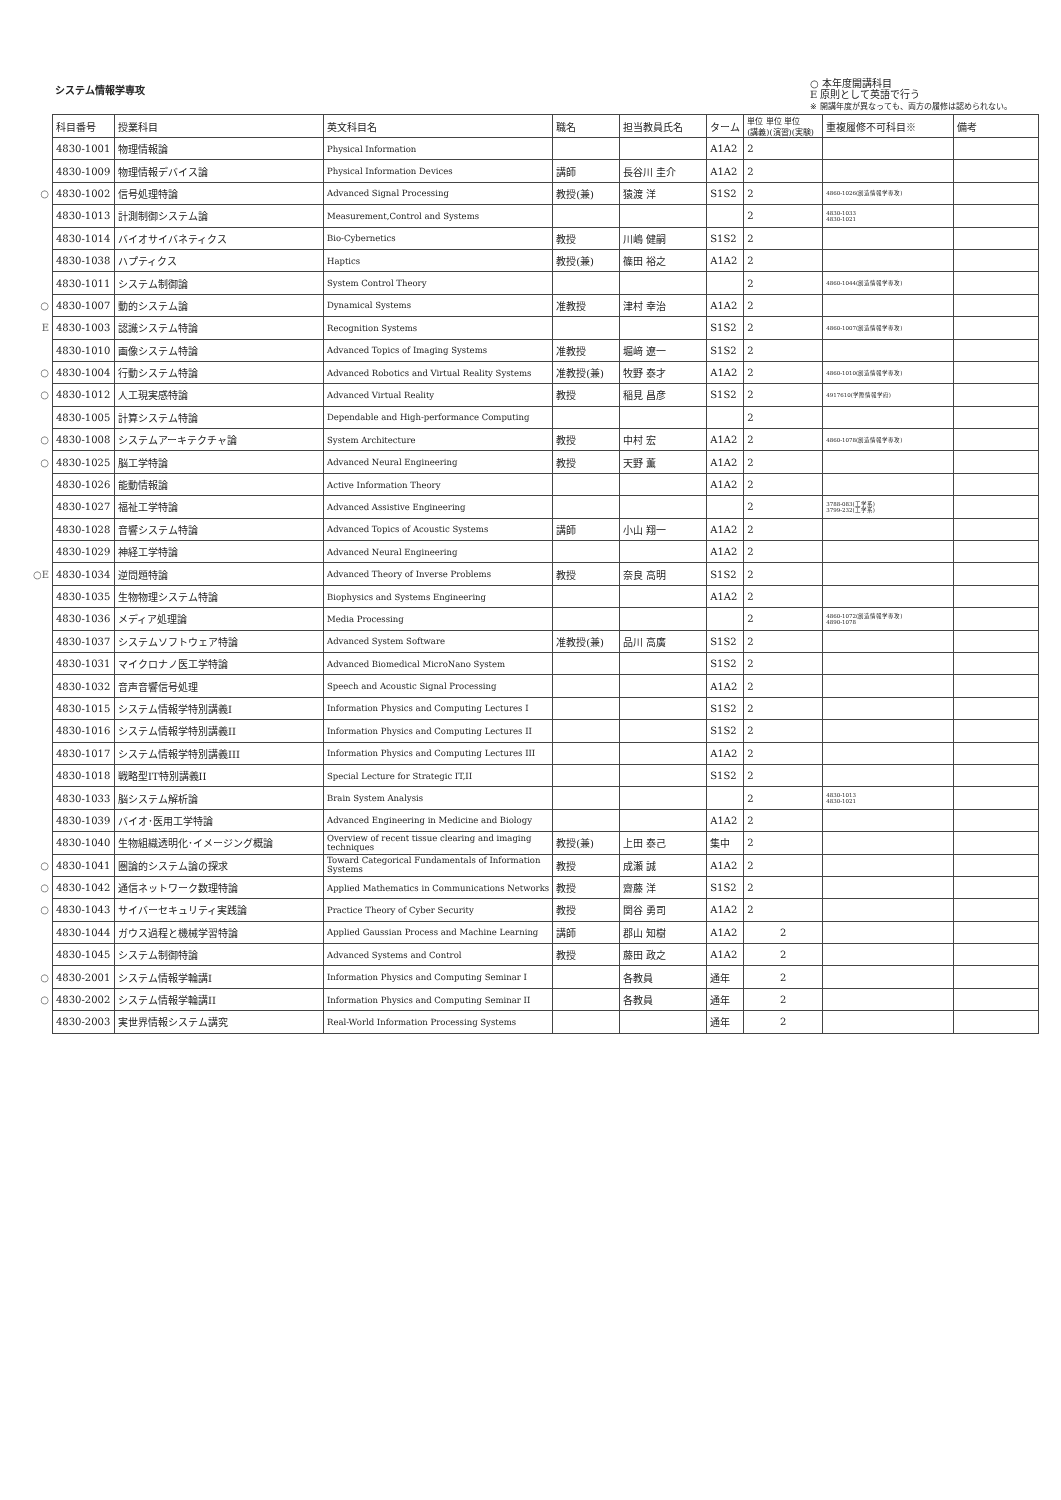システム情報学専攻
○ 本年度開講科目
E 原則として英語で行う
※ 開講年度が異なっても、両方の履修は認められない。
| | 科目番号 | 授業科目 | 英文科目名 | 職名 | 担当教員氏名 | ターム | 単位 単位 単位 (講義)(演習)(実験) | 重複履修不可科目※ | 備考 |
| | 4830-1001 | 物理情報論 | Physical Information | | | A1A2 | 2 | | |
| | 4830-1009 | 物理情報デバイス論 | Physical Information Devices | 講師 | 長谷川 圭介 | A1A2 | 2 | | |
| ○ | 4830-1002 | 信号処理特論 | Advanced Signal Processing | 教授(兼) | 猿渡 洋 | S1S2 | 2 | 4860-1026(創造情報学専攻) | |
| | 4830-1013 | 計測制御システム論 | Measurement,Control and Systems | | | | 2 | 4830-1033 4830-1021 | |
| | 4830-1014 | バイオサイバネティクス | Bio-Cybernetics | 教授 | 川嶋 健嗣 | S1S2 | 2 | | |
| | 4830-1038 | ハプティクス | Haptics | 教授(兼) | 篠田 裕之 | A1A2 | 2 | | |
| | 4830-1011 | システム制御論 | System Control Theory | | | | 2 | 4860-1044(創造情報学専攻) | |
| ○ | 4830-1007 | 動的システム論 | Dynamical Systems | 准教授 | 津村 幸治 | A1A2 | 2 | | |
| E | 4830-1003 | 認識システム特論 | Recognition Systems | | | S1S2 | 2 | 4860-1007(創造情報学専攻) | |
| | 4830-1010 | 画像システム特論 | Advanced Topics of Imaging Systems | 准教授 | 堀﨑 遼一 | S1S2 | 2 | | |
| ○ | 4830-1004 | 行動システム特論 | Advanced Robotics and Virtual Reality Systems | 准教授(兼) | 牧野 泰才 | A1A2 | 2 | 4860-1010(創造情報学専攻) | |
| ○ | 4830-1012 | 人工現実感特論 | Advanced Virtual Reality | 教授 | 稲見 昌彦 | S1S2 | 2 | 4917610(学際情報学府) | |
| | 4830-1005 | 計算システム特論 | Dependable and High-performance Computing | | | | 2 | | |
| ○ | 4830-1008 | システムアーキテクチャ論 | System Architecture | 教授 | 中村 宏 | A1A2 | 2 | 4860-1078(創造情報学専攻) | |
| ○ | 4830-1025 | 脳工学特論 | Advanced Neural Engineering | 教授 | 天野 薫 | A1A2 | 2 | | |
| | 4830-1026 | 能動情報論 | Active Information Theory | | | A1A2 | 2 | | |
| | 4830-1027 | 福祉工学特論 | Advanced Assistive Engineering | | | | 2 | 3788-083(工学系) 3799-232(工学系) | |
| | 4830-1028 | 音響システム特論 | Advanced Topics of Acoustic Systems | 講師 | 小山 翔一 | A1A2 | 2 | | |
| | 4830-1029 | 神経工学特論 | Advanced Neural Engineering | | | A1A2 | 2 | | |
| ○E | 4830-1034 | 逆問題特論 | Advanced Theory of Inverse Problems | 教授 | 奈良 高明 | S1S2 | 2 | | |
| | 4830-1035 | 生物物理システム特論 | Biophysics and Systems Engineering | | | A1A2 | 2 | | |
| | 4830-1036 | メディア処理論 | Media Processing | | | | 2 | 4860-1072(創造情報学専攻) 4890-1078 | |
| | 4830-1037 | システムソフトウェア特論 | Advanced System Software | 准教授(兼) | 品川 高廣 | S1S2 | 2 | | |
| | 4830-1031 | マイクロナノ医工学特論 | Advanced Biomedical MicroNano System | | | S1S2 | 2 | | |
| | 4830-1032 | 音声音響信号処理 | Speech and Acoustic Signal Processing | | | A1A2 | 2 | | |
| | 4830-1015 | システム情報学特別講義I | Information Physics and Computing Lectures I | | | S1S2 | 2 | | |
| | 4830-1016 | システム情報学特別講義II | Information Physics and Computing Lectures II | | | S1S2 | 2 | | |
| | 4830-1017 | システム情報学特別講義III | Information Physics and Computing Lectures III | | | A1A2 | 2 | | |
| | 4830-1018 | 戦略型IT特別講義II | Special Lecture for Strategic IT,II | | | S1S2 | 2 | | |
| | 4830-1033 | 脳システム解析論 | Brain System Analysis | | | | 2 | 4830-1013 4830-1021 | |
| | 4830-1039 | バイオ･医用工学特論 | Advanced Engineering in Medicine and Biology | | | A1A2 | 2 | | |
| | 4830-1040 | 生物組織透明化･イメージング概論 | Overview of recent tissue clearing and imaging techniques | 教授(兼) | 上田 泰己 | 集中 | 2 | | |
| ○ | 4830-1041 | 圏論的システム論の探求 | Toward Categorical Fundamentals of Information Systems | 教授 | 成瀬 誠 | A1A2 | 2 | | |
| ○ | 4830-1042 | 通信ネットワーク数理特論 | Applied Mathematics in Communications Networks | 教授 | 齋藤 洋 | S1S2 | 2 | | |
| ○ | 4830-1043 | サイバーセキュリティ実践論 | Practice Theory of Cyber Security | 教授 | 関谷 勇司 | A1A2 | 2 | | |
| | 4830-1044 | ガウス過程と機械学習特論 | Applied Gaussian Process and Machine Learning | 講師 | 郡山 知樹 | A1A2 | 2 | | |
| | 4830-1045 | システム制御特論 | Advanced Systems and Control | 教授 | 藤田 政之 | A1A2 | 2 | | |
| ○ | 4830-2001 | システム情報学輪講I | Information Physics and Computing Seminar I | | 各教員 | 通年 | 2 | | |
| ○ | 4830-2002 | システム情報学輪講II | Information Physics and Computing Seminar II | | 各教員 | 通年 | 2 | | |
| | 4830-2003 | 実世界情報システム講究 | Real-World Information Processing Systems | | | 通年 | 2 | | |